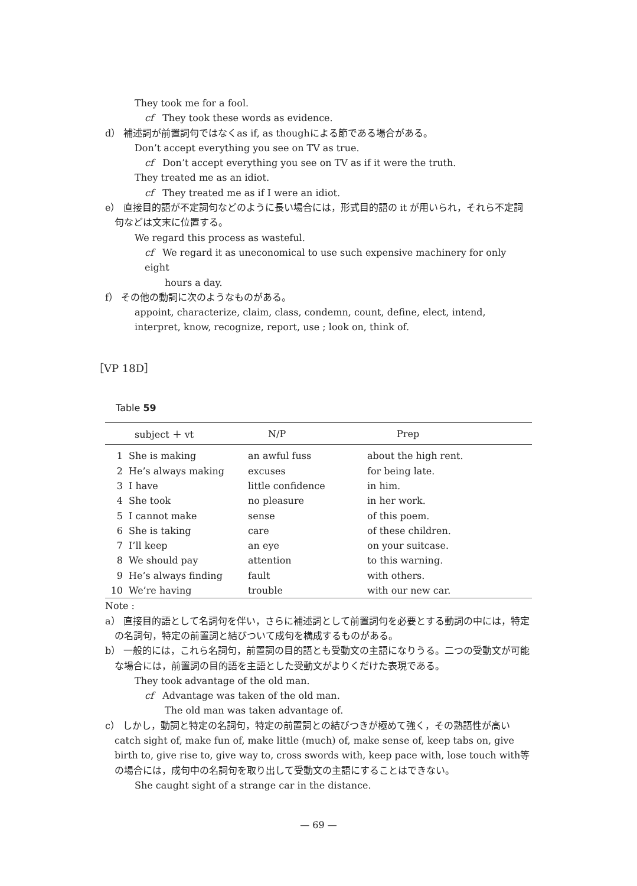They took me for a fool.
cf They took these words as evidence.
d） 補述詞が前置詞句ではなくas if, as thoughによる節である場合がある。
Don’t accept everything you see on TV as true.
cf Don’t accept everything you see on TV as if it were the truth.
They treated me as an idiot.
cf They treated me as if I were an idiot.
e） 直接目的語が不定詞句などのように長い場合には，形式目的語の it が用いられ，それら不定詞句などは文末に位置する。
We regard this process as wasteful.
cf We regard it as uneconomical to use such expensive machinery for only eight
hours a day.
f） その他の動詞に次のようなものがある。
appoint, characterize, claim, class, condemn, count, define, elect, intend, interpret, know, recognize, report, use ; look on, think of.
［VP 18D］
Table 59
| | subject ＋ vt | N/P | Prep |
| --- | --- | --- | --- |
| 1 | She is making | an awful fuss | about the high rent. |
| 2 | He’s always making | excuses | for being late. |
| 3 | I have | little confidence | in him. |
| 4 | She took | no pleasure | in her work. |
| 5 | I cannot make | sense | of this poem. |
| 6 | She is taking | care | of these children. |
| 7 | I’ll keep | an eye | on your suitcase. |
| 8 | We should pay | attention | to this warning. |
| 9 | He’s always finding | fault | with others. |
| 10 | We’re having | trouble | with our new car. |
Note :
a） 直接目的語として名詞句を伴い，さらに補述詞として前置詞句を必要とする動詞の中には，特定の名詞句，特定の前置詞と結びついて成句を構成するものがある。
b） 一般的には，これら名詞句，前置詞の目的語とも受動文の主語になりうる。二つの受動文が可能な場合には，前置詞の目的語を主語とした受動文がよりくだけた表現である。
They took advantage of the old man.
cf Advantage was taken of the old man.
The old man was taken advantage of.
c） しかし，動詞と特定の名詞句，特定の前置詞との結びつきが極めて強く，その熟語性が高い catch sight of, make fun of, make little (much) of, make sense of, keep tabs on, give birth to, give rise to, give way to, cross swords with, keep pace with, lose touch with等の場合には，成句中の名詞句を取り出して受動文の主語にすることはできない。
She caught sight of a strange car in the distance.
— 69 —